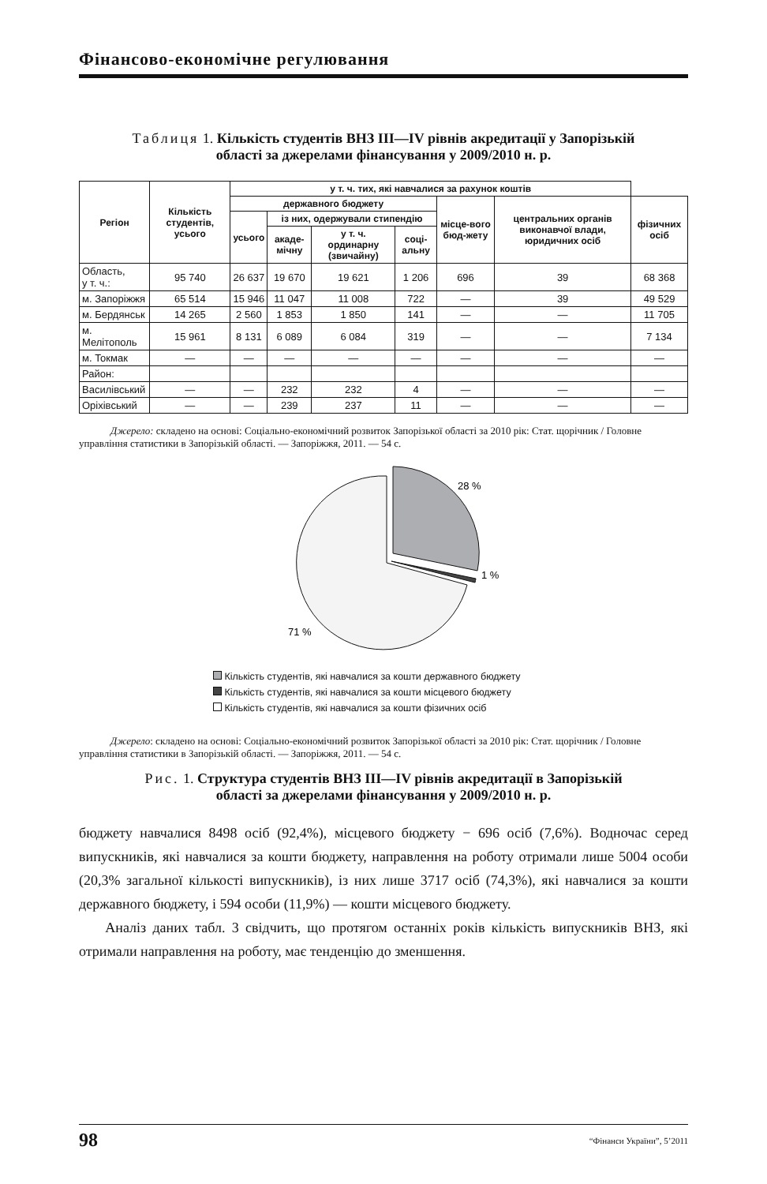Фінансово-економічне регулювання
Таблиця 1. Кількість студентів ВНЗ ІІІ—IV рівнів акредитації у Запорізькій
області за джерелами фінансування у 2009/2010 н. р.
| Регіон | Кількість студентів, усього | у т. ч. тих, які навчалися за рахунок коштів | | | | | | |
| --- | --- | --- | --- | --- | --- | --- | --- | --- |
| | | державного бюджету | | | | місце-вого бюд-жету | центральних органів виконавчої влади, юридичних осіб | фізичних осіб |
| | | усього | із них, одержували стипендію | | | | | |
| | | | акаде-мічну | у т. ч. ординарну (звичайну) | соці-альну | | | |
| Область, у т. ч.: | 95 740 | 26 637 | 19 670 | 19 621 | 1 206 | 696 | 39 | 68 368 |
| м. Запоріжжя | 65 514 | 15 946 | 11 047 | 11 008 | 722 | — | 39 | 49 529 |
| м. Бердянськ | 14 265 | 2 560 | 1 853 | 1 850 | 141 | — | — | 11 705 |
| м. Мелітополь | 15 961 | 8 131 | 6 089 | 6 084 | 319 | — | — | 7 134 |
| м. Токмак | — | — | — | — | — | — | — | — |
| Район: | | | | | | | | |
| Василівський | — | — | 232 | 232 | 4 | — | — | — |
| Оріхівський | — | — | 239 | 237 | 11 | — | — | — |
Джерело: складено на основі: Соціально-економічний розвиток Запорізької області за 2010 рік: Стат. щорічник / Головне управління статистики в Запорізькій області. — Запоріжжя, 2011. — 54 с.
28 %
1 %
71 %
Кількість студентів, які навчалися за кошти державного бюджету
Кількість студентів, які навчалися за кошти місцевого бюджету
Кількість студентів, які навчалися за кошти фізичних осіб
Джерело: складено на основі: Соціально-економічний розвиток Запорізької області за 2010 рік: Стат. щорічник / Головне управління статистики в Запорізькій області. — Запоріжжя, 2011. — 54 с.
Рис. 1. Структура студентів ВНЗ ІІІ—IV рівнів акредитації в Запорізькій
області за джерелами фінансування у 2009/2010 н. р.
бюджету навчалися 8498 осіб (92,4%), місцевого бюджету − 696 осіб (7,6%). Водночас серед випускників, які навчалися за кошти бюджету, направлення на роботу отримали лише 5004 особи (20,3% загальної кількості випускників), із них лише 3717 осіб (74,3%), які навчалися за кошти державного бюджету, і 594 особи (11,9%) — кошти місцевого бюджету.
Аналіз даних табл. 3 свідчить, що протягом останніх років кількість випускників ВНЗ, які отримали направлення на роботу, має тенденцію до зменшення.
98 “Фінанси України”, 5’2011